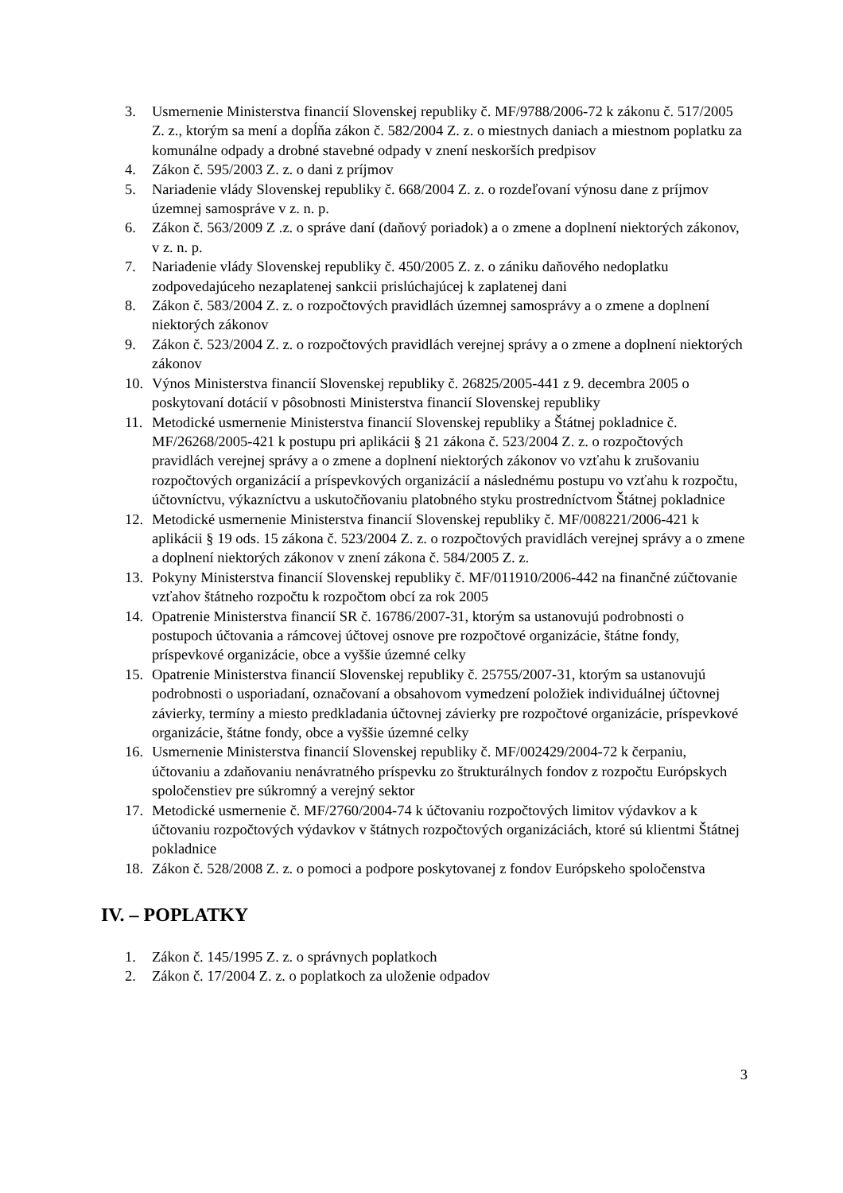3. Usmernenie Ministerstva financií Slovenskej republiky č. MF/9788/2006-72 k zákonu č. 517/2005 Z. z., ktorým sa mení a dopĺňa zákon č. 582/2004 Z. z. o miestnych daniach a miestnom poplatku za komunálne odpady a drobné stavebné odpady v znení neskorších predpisov
4. Zákon č. 595/2003 Z. z. o dani z príjmov
5. Nariadenie vlády Slovenskej republiky č. 668/2004 Z. z. o rozdeľovaní výnosu dane z príjmov územnej samospráve v z. n. p.
6. Zákon č. 563/2009 Z .z. o správe daní (daňový poriadok) a o zmene a doplnení niektorých zákonov, v z. n. p.
7. Nariadenie vlády Slovenskej republiky č. 450/2005 Z. z. o zániku daňového nedoplatku zodpovedajúceho nezaplatenej sankcii prislúchajúcej k zaplatenej dani
8. Zákon č. 583/2004 Z. z. o rozpočtových pravidlách územnej samosprávy a o zmene a doplnení niektorých zákonov
9. Zákon č. 523/2004 Z. z. o rozpočtových pravidlách verejnej správy a o zmene a doplnení niektorých zákonov
10. Výnos Ministerstva financií Slovenskej republiky č. 26825/2005-441 z 9. decembra 2005 o poskytovaní dotácií v pôsobnosti Ministerstva financií Slovenskej republiky
11. Metodické usmernenie Ministerstva financií Slovenskej republiky a Štátnej pokladnice č. MF/26268/2005-421 k postupu pri aplikácii § 21 zákona č. 523/2004 Z. z. o rozpočtových pravidlách verejnej správy a o zmene a doplnení niektorých zákonov vo vzťahu k zrušovaniu rozpočtových organizácií a príspevkových organizácií a následnému postupu vo vzťahu k rozpočtu, účtovníctvu, výkazníctvu a uskutočňovaniu platobného styku prostredníctvom Štátnej pokladnice
12. Metodické usmernenie Ministerstva financií Slovenskej republiky č. MF/008221/2006-421 k aplikácii § 19 ods. 15 zákona č. 523/2004 Z. z. o rozpočtových pravidlách verejnej správy a o zmene a doplnení niektorých zákonov v znení zákona č. 584/2005 Z. z.
13. Pokyny Ministerstva financií Slovenskej republiky č. MF/011910/2006-442 na finančné zúčtovanie vzťahov štátneho rozpočtu k rozpočtom obcí za rok 2005
14. Opatrenie Ministerstva financií SR č. 16786/2007-31, ktorým sa ustanovujú podrobnosti o postupoch účtovania a rámcovej účtovej osnove pre rozpočtové organizácie, štátne fondy, príspevkové organizácie, obce a vyššie územné celky
15. Opatrenie Ministerstva financií Slovenskej republiky č. 25755/2007-31, ktorým sa ustanovujú podrobnosti o usporiadaní, označovaní a obsahovom vymedzení položiek individuálnej účtovnej závierky, termíny a miesto predkladania účtovnej závierky pre rozpočtové organizácie, príspevkové organizácie, štátne fondy, obce a vyššie územné celky
16. Usmernenie Ministerstva financií Slovenskej republiky č. MF/002429/2004-72 k čerpaniu, účtovaniu a zdaňovaniu nenávratného príspevku zo štrukturálnych fondov z rozpočtu Európskych spoločenstiev pre súkromný a verejný sektor
17. Metodické usmernenie č. MF/2760/2004-74 k účtovaniu rozpočtových limitov výdavkov a k účtovaniu rozpočtových výdavkov v štátnych rozpočtových organizáciách, ktoré sú klientmi Štátnej pokladnice
18. Zákon č. 528/2008 Z. z. o pomoci a podpore poskytovanej z fondov Európskeho spoločenstva
IV. – POPLATKY
1. Zákon č. 145/1995 Z. z. o správnych poplatkoch
2. Zákon č. 17/2004 Z. z. o poplatkoch za uloženie odpadov
3